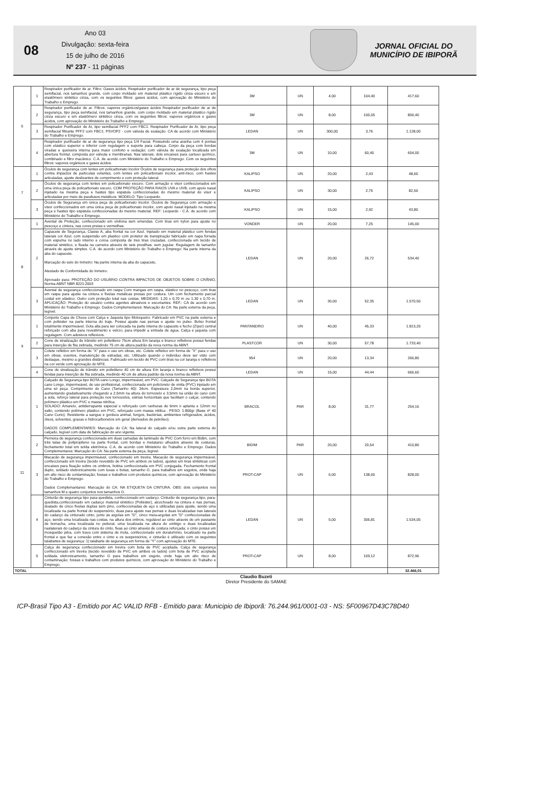08
Ano 03
Divulgação: sexta-feira
15 de julho de 2016
Nº 237 - 11 páginas
JORNAL OFICIAL DO
MUNICÍPIO DE IBIPORÃ
| 5 | 1 | Respirador purificador de ar. Filtro: Gases ácidos. Respirador purificador de ar de segurança, tipo peça semifacial, nos tamanhos grande, com corpo moldado em material plástico rígido cinza escuro e em elastômero sintético cinza, com os seguintes filtros: gases ácidos, com aprovação do Ministério do Trabalho e Emprego. | 3M | UN | 4,00 | 104,40 | 417,60 |
| | 2 | Respirador purificador de ar. Filtros: vapores orgânicos/gases ácidos Respirador purificador de ar de segurança, tipo peça semifacial, nos tamanhos grande, com corpo moldado em material plástico rígido cinza escuro e em elastômero sintético cinza, com os seguintes filtros: vapores orgânicos e gases ácidos, com aprovação do Ministério do Trabalho e Emprego. | 3M | UN | 8,00 | 100,05 | 800,40 |
| | 3 | Respirador Purificador de Ar, tipo semifacial PFF2 com FBC1. Respirador Purificador de Ar, tipo peça semifacial filtrante PFF2 com FBC1: PSVOP2 - com válvula de exalação. CA de acordo com Ministério do Trabalho e Emprego. | LEDAN | UN | 300,00 | 3,76 | 1.128,00 |
| | 4 | Respirador purificador de ar de segurança tipo peça 1/4 Facial. Possuindo uma aranha com 4 pontas com elástico superior e inferior com regulagem e suporte para cabeça. Corpo da peça com bordas viradas e queixeira interna para maior conforto e vedação; com válvula de exalação localizada em abertura frontal, composta por válvula e membranas. Nas laterais, dois encaixes para cartuxo químico, combinado e filtro macânico. C.A. de acordo com Ministério do Trabalho e Emprego. Com os seguintes filtros: vapores orgânicos e gases ácidos. | 3M | UN | 10,00 | 60,40 | 604,00 |
| 7 | 1 | Óculos de segurança com lentes em policarbonato incolor Óculos de segurança para proteção dos olhos contra impactos de partículas volantes, com lentes em policarbonato incolor, anti-risco, com hastes articuladas, ajuste deslizantes de comprimento e com proteção lateral. | KALIPSO | UN | 20,00 | 2,43 | 48,60 |
| | 2 | Óculos de segurança com lentes em policarbonato escuro. Com armação e visor confeccionados em uma única peça de policarbonato escuro, COM PROTEÇÃO PARA RAIOS UVA e UVB, com apoio nasal injetado na mesma peça e hastes tipo espátula confeccionadas do mesmo material do visor e articuladas por meio de parafusos metálicos. MODELO: Tipo Leopardo. | KALIPSO | UN | 30,00 | 2,75 | 82,50 |
| | 3 | Óculos de Segurança em única peça de policarbonato incolor. Óculos de Segurança com armação e visor confeccionados em uma única peça de policarbonato incolor, com apoio nasal injetado na mesma peça e hastes tipo espátula confeccionadas do mesmo material. REF: Leopardo - C.A. de acordo com Ministério do Trabalho e Emprego. | KALIPSO | UN | 15,00 | 2,92 | 43,80 |
| 8 | 1 | Avental de Proteção, confeccionado em vinilona sem emendas. Com tiras em nylon para ajuste no pescoço e cintura, nas cores pretas e vermelhas. | VONDER | UN | 20,00 | 7,25 | 145,00 |
| | 2 | Capacete de Segurança, Classe A, aba frontal na cor Azul. Injetado em material plástico com fendas laterais cor Azul, com suspensão em plastico com protetor de transpiração fabricado em napa forrada com espuma no lado interno e coroa composta de tres tiras cruzadas, confeccionada em tecido de material sintético, e fixada na carneira através de seis presilhas. sem jugular. Regulagem de tamanho através de ajuste simples. C.A. de acordo com Ministério do Trabalho e Emprego: Na parte interna da aba do capacete. Marcação do selo do Inmetro: Na partre interna da aba do capacete, Atestado de Conformidade do Inmetro. Aprovado para: PROTEÇÃO DO USUÁRIO CONTRA IMPACTOS DE OBJETOS SOBRE O CRÂNIO, Norma ABNT NBR 8221:2003 | LEDAN | UN | 20,00 | 26,72 | 534,40 |
| | 3 | Avental de segurança confeccionado em raspa Com mangas em raspa, elástico no pescoço, com tiras em raspa para ajuste na cintura e fivelas metálicas presas por costura. Um com fechamento parcial costal em elástico. Outro com proteção total nas costas. MEDIDAS: 1,20 x 0,70 m ou 1,30 x 0,70 m. APLICAÇÃO: Proteção do usuário contra agentes abrasivos e escoriantes. REF.: CA de acordo com Ministério do Trabalho e Emprego. Dados Complementares: Marcação do CA: Na parte externa da peça, legível. | LEDAN | UN | 30,00 | 52,35 | 1.570,50 |
| 9 | 1 | Conjunto Capa de Chuva com Calça e Jaqueta tipo Motoqueiro. Fabricado em PVC na parte externa e com poliéster na parte interna do traje. Possui ajuste nas pernas e ajuste no pulso. Bolso frontal totalmente impermeável. Gola alta para ser colocada na parte interna do capacete e fecho (Zíper) central reforçado com aba para revestimento e velcro, para impedir a entrada de água. Calça e jaqueta com regulagem. Com adesivos reflexivos. | PANTANEIRO | UN | 40,00 | 45,33 | 1.813,20 |
| | 2 | Cone de sinalização de trânsito em polietileno 75cm altura Em laranja e branco refletivos possui fendas para inserção de fita zebrada, medindo 75 cm de altura padrão da nova norma da ABNT. | PLASTCOR | UN | 30,00 | 57,78 | 1.733,40 |
| | 3 | Colete refletivo em forma de "X" para o uso em obras, etc. Colete refletivo em forma de "X" para o uso em obras, eventos, manutenção de estradas, etc. Utilizado quando o indivíduo deve ser visto com destaque, mesmo a grandes distâncias. Fabricado em tecido de PVC com tiras na cor laranja e refletivos na cor verde com aprovação do MTE. | 954 | UN | 20,00 | 13,34 | 266,80 |
| | 4 | Cone de sinalização de trânsito em polietileno 40 cm de altura Em laranja e branco refletivos possui fendas para inserção de fita zebrada, medindo 40 cm de altura padrão da nova norma da ABNT. | LEDAN | UN | 15,00 | 44,44 | 666,60 |
| 11 | 1 | Calçado de Segurança tipo BOTA cano Longo, impermeável, em PVC. Calçado de Segurança tipo BOTA cano Longo, impermeável, de uso profissional, confeccionada em policloreto de vinila (PVC) injetado em uma só peça. Comprimento do Cano (Tamanho 40): 34cm. Espessura 2,0mm na borda superior, aumentando gradativamente chegando a 2,5mm na altura do tornozelo e 3,5mm na união do cano com a sola, reforço lateral para proteção nos tornozelos, estrias horizontais que facilitam o calçar, contendo polímero plástico em PVC e massa nitrílica. SOLADO: Amarelo, antiderrapante especial e reforçado com ranhuras de 6mm n aplanta e 12mm no salto, contendo polímero plástico em PVC, reforçado com massa nitílica . PESO: 1.800gr (Base nº 40 Cano Curto). Resistente a sangue e gordura animal, fungos, bactérias, ambientes refrigerados, ácidos, óleos, solventes, graxas e hidrocarbonetos em geral (derivados de petróleo). DADOS COMPLEMENTARES: Marcação do CA: Na lateral do calçado e/ou outra parte externa do calçado, legível com data de fabricação do ano vigente. | BRACOL | PAR | 8,00 | 31,77 | 254,16 |
| | 2 | Perneira de segurança confeccionada em duas camadas de laminado de PVC Com forro em Bidim, com três talas de polipropileno na parte frontal, com bordas e metatarso afixados através de costuras, fechamento total em solda eletrônica. C.A. de acordo com Ministério do Trabalho e Emprego. Dados Complementares: Marcação do CA: Na parte externa da peça, legível. | BIDIM | PAR | 20,00 | 20,54 | 410,80 |
| | 3 | Macacão de segurança impermeável, confeccionado em trevira. Macacão de segurança impermeável, confeccionado em trevira (tecido revestido de PVC em ambos os lados), ajustes em tiras sintéticas com encaixes para fixação sobre os ombros, botina confeccionada em PVC conjugada. Fechamento frontal duplo, soldado eletronicamente com luvas e botas, tamanho G. para trabalhos em esgotos, onde haja um alto risco de contaminação; fossas e trabalhos com produtos químicos, com aprovação do Ministério do Trabalho e Emprego. Dados Complemantares: Marcação do CA: NA ETIQUETA DA CINTURA. OBS: dois conjuntos nos tamanhos M e quatro conjuntos nos tamanhos G. | PROT-CAP | UN | 6,00 | 138,00 | 828,00 |
| | 4 | Cinturão de segurança tipo para-quedista, confeccionado em cadarço. Cinturão de segurança tipo, para-quedista,confeccionado em cadarço material sintético (Poliéster), alcochoado na cintura e nas pernas, doatado de cinco fivelas duplas sem pino, confeccionadas de aço e utilizadas para ajuste, sendo uma localizada na parte frontal do suspensório, duas para ajuste nas pernas e duas localizadas nas laterais do cadarço da cinturado cinto, junto às argolas em "D", cinco meia-argolas em "D" confeccionadas de aço, sendo uma localizada nas costas, na altura dos onbros, regulável ao cinto através de um passante de borracha, uma localizada no peitoral, uma localizada na altura do umbigo e duas localizadas naslaterais do cadarço da cintura do cinto, fixas ao cinto através de costura reforçada; o cinto possui um mosquetão pêra, com trava com sistema de mola, confeccionado em duralumínio, localizado na parte frontal e que faz a conexão entre o cinto e os suspensórios, o cinturão é utilizado com os seguintes talabartes de segurança: 1) talabarte de segurança em forma de "Y" com aprovação do MTE. | LEDAN | UN | 5,00 | 306,81 | 1.534,05 |
| | 5 | Calça de segurança confeccionado em trevira com bota de PVC acoplada. Calça de segurança confeccionado em trevira (tecido revestido de PVC em ambos os lados) com bota de PVC acoplada soldada eletronicamento, tamanho G para trabalhos em esgoto, onde haja um alto risco de contaminação; fossas e trabalhos com produtos químicos, com aprovação do Ministério do Trabalho e Emprego. | PROT-CAP | UN | 8,00 | 109,12 | 872,96 |
| TOTAL | | | | | | | 32.466,01 |
Claudio Buzeti
Diretor Presidente do SAMAE
ICP-Brasil Tipo A3 - Emitido por AC VALID RFB - Emitido para: Municipio de Ibiporã: 76.244.961/0001-03 - NS: 5F00967D43C78D40